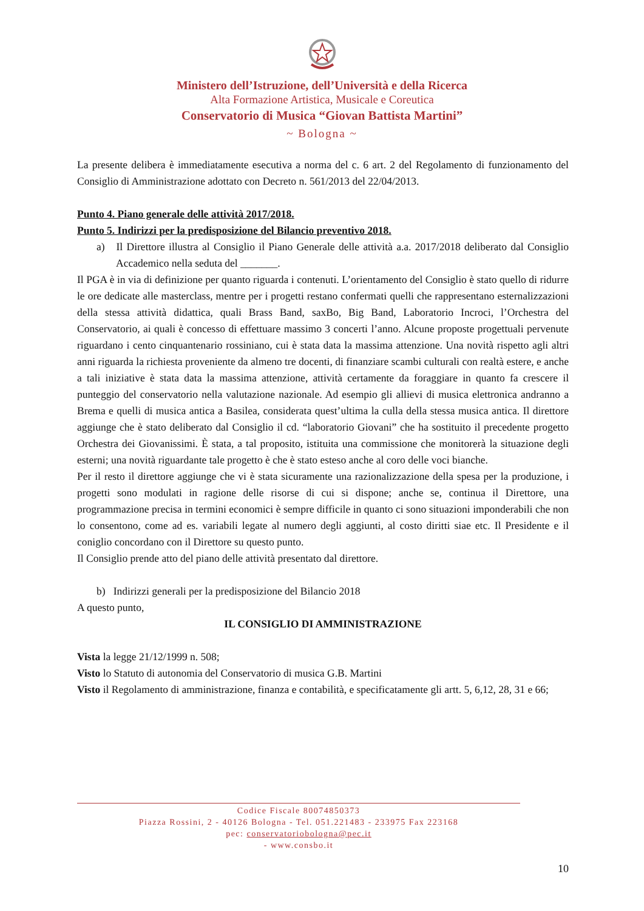Ministero dell’Istruzione, dell’Università e della Ricerca
Alta Formazione Artistica, Musicale e Coreutica
Conservatorio di Musica “Giovan Battista Martini”
~ Bologna ~
La presente delibera è immediatamente esecutiva a norma del c. 6 art. 2 del Regolamento di funzionamento del Consiglio di Amministrazione adottato con Decreto n. 561/2013 del 22/04/2013.
Punto 4. Piano generale delle attività 2017/2018.
Punto 5. Indirizzi per la predisposizione del Bilancio preventivo 2018.
a) Il Direttore illustra al Consiglio il Piano Generale delle attività a.a. 2017/2018 deliberato dal Consiglio Accademico nella seduta del _______.
Il PGA è in via di definizione per quanto riguarda i contenuti. L’orientamento del Consiglio è stato quello di ridurre le ore dedicate alle masterclass, mentre per i progetti restano confermati quelli che rappresentano esternalizzazioni della stessa attività didattica, quali Brass Band, saxBo, Big Band, Laboratorio Incroci, l’Orchestra del Conservatorio, ai quali è concesso di effettuare massimo 3 concerti l’anno. Alcune proposte progettuali pervenute riguardano i cento cinquantenario rossiniano, cui è stata data la massima attenzione. Una novità rispetto agli altri anni riguarda la richiesta proveniente da almeno tre docenti, di finanziare scambi culturali con realtà estere, e anche a tali iniziative è stata data la massima attenzione, attività certamente da foraggiare in quanto fa crescere il punteggio del conservatorio nella valutazione nazionale. Ad esempio gli allievi di musica elettronica andranno a Brema e quelli di musica antica a Basilea, considerata quest’ultima la culla della stessa musica antica. Il direttore aggiunge che è stato deliberato dal Consiglio il cd. “laboratorio Giovani” che ha sostituito il precedente progetto Orchestra dei Giovanissimi. È stata, a tal proposito, istituita una commissione che monitorerà la situazione degli esterni; una novità riguardante tale progetto è che è stato esteso anche al coro delle voci bianche.
Per il resto il direttore aggiunge che vi è stata sicuramente una razionalizzazione della spesa per la produzione, i progetti sono modulati in ragione delle risorse di cui si dispone; anche se, continua il Direttore, una programmazione precisa in termini economici è sempre difficile in quanto ci sono situazioni imponderabili che non lo consentono, come ad es. variabili legate al numero degli aggiunti, al costo diritti siae etc. Il Presidente e il coniglio concordano con il Direttore su questo punto.
Il Consiglio prende atto del piano delle attività presentato dal direttore.
b) Indirizzi generali per la predisposizione del Bilancio 2018
A questo punto,
IL CONSIGLIO DI AMMINISTRAZIONE
Vista la legge 21/12/1999 n. 508;
Visto lo Statuto di autonomia del Conservatorio di musica G.B. Martini
Visto il Regolamento di amministrazione, finanza e contabilità, e specificatamente gli artt. 5, 6,12, 28, 31 e 66;
Codice Fiscale 80074850373
Piazza Rossini, 2 - 40126 Bologna - Tel. 051.221483 - 233975 Fax 223168
pec: conservatoriobologna@pec.it
- www.consbo.it
10